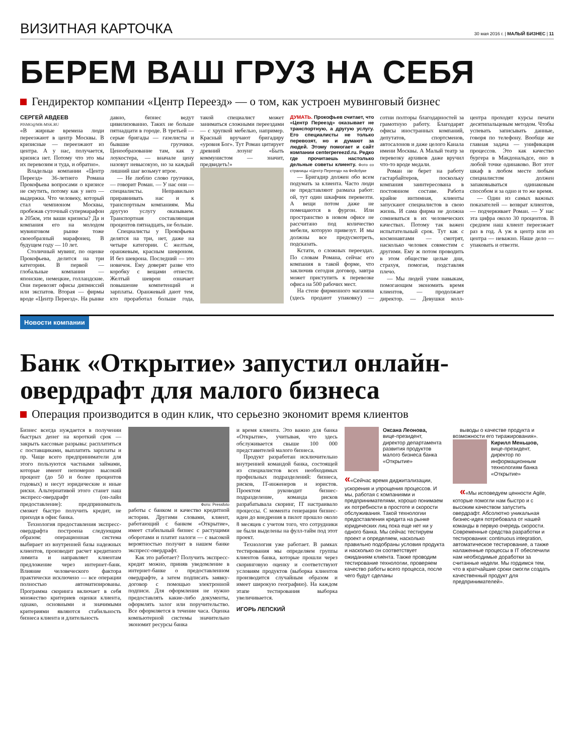ВИЗИТНАЯ КАРТОЧКА
30 мая 2016 г. | МАЛЫЙ БИЗНЕС | 11
БЕРЕМ ВАШ ГРУЗ НА СЕБЯ
Гендиректор компании «Центр Переезд» — о том, как устроен мувинговый бизнес
СЕРГЕЙ АВДЕЕВ
PISMO@MR-MSK.RU
«В жирные времена люди переезжают в центр Москвы. В кризисные — переезжают из центра. А у нас, получается, кризиса нет. Потому что это мы их перевозим и туда, и обратно».
Владельца компании «Центр Переезд» 36-летнего Романа Прокофьева вопросами о кризисе не смутить, потому как у него — выдержка. Что человеку, который стал чемпионом Москвы, пробежав суточный супермарафон в 205км, эти ваши кризисы? Да и компания его на молодом мувинговом рынке тоже своеобразный марафонец. В будущем году — 10 лет.
Столичный мувинг, по оценке Прокофьева, делится на три категории. В первой — глобальные компании — японские, немецкие, голландские. Они перевозят офисы дипмиссий или экспатов. Вторая — фирмы вроде «Центр Переезд». На рынке давно, бизнес ведут цивилизованно. Таких не больше пятнадцати в городе. В третьей — серые бригады — газелисты и бывшие грузчики. Ценообразование там, как у лоукостера, — вначале цену назовут невысокую, но за каждый лишний шаг возьмут втрое.
— Не люблю слово грузчики, — говорит Роман. — У нас они — специалисты. Неправильно приравнивать нас и к транспортным компаниям. Мы другую услугу оказываем. Транспортная составляющая процентов пятнадцать, не больше.
Специалисты у Прокофьева делятся на три, нет, даже на четыре категории. С желтым, оранжевым, красным шевроном. И без шеврона. Последний — это новичок. Ему доверят разве что коробку с вещами отнести. Желтый шеврон означает повышение компетенций и зарплаты. Оранжевый дают тем, кто проработал больше года, такой специалист может заниматься сложными переездами — с хрупкой мебелью, например. Красный вручают бригадиру «уровня Бог». Тут Роман цитирует древний лозунг «Быть коммунистом — значит, предвидеть!»
ДУМАТЬ. Прокофьев считает, что «Центр Переезд» оказывает не транспортную, а другую услугу. Его специалисты не только перевозят, но и думают за людей. Этому помогает и сайт компании centerpereezd.ru. Редко где прочитаешь настолько дельные советы клиенту. Фото со страницы «Центр Переезд» на Фейсбуке
— Бригадир должен обо всем подумать за клиента. Часто люди не представляют размаха работ: ой, тут один шкафчик перевезти. А вещи потом даже не помещаются в фургон. Или пространство в новом офисе не рассчитано под количество мебели, которую привезут. И мы должны все предусмотреть, подсказать.
Кстати, о сложных переездах. По словам Романа, сейчас его компания в такой форме, что заключив сегодня договор, завтра может приступить к перевозке офиса на 500 рабочих мест.
На стене фирменного магазина (здесь продают упаковку) — сотни полторы благодарностей за грамотную работу. Благодарят офисы иностранных компаний, депутатов, спортсменов, автосалонов и даже целого Канала имени Москвы. А Малый театр за перевозку архивов даже вручил что-то вроде медали.
Роман не берет на работу гастарбайтеров, поскольку компания заинтересована в постоянном составе. Работа крайне интимная, клиенты запускают специалистов в свою жизнь. И сама фирма не должна сомневаться в их человеческих качествах. Потому так важен испытательный срок. Тут как с космонавтами — смотрят, насколько человек совместим с другими. Ему ж потом проводить в этом обществе целые дни, страхуя, помогая, подставляя плечо.
— Мы людей учим навыкам, помогающим экономить время клиентов, — продолжает директор. — Девушки колл-центра проходят курсы печати десятипальцевым методом. Чтобы успевать записывать данные, говоря по телефону. Вообще же главная задача — унификация процессов. Это как качество бургера в Макдональдсе, оно в любой точке одинаково. Вот этот шкаф в любом месте любым специалистом должен запаковываться одинаковым способом и за одно и то же время.
— Один из самых важных показателей — возврат клиентов, — подчеркивает Роман. — У нас эта цифра около 30 процентов. В среднем наш клиент переезжает раз в год. А уж в центр или из центра — неважно. Наше дело — упаковать и отвезти.
Новости компании
Банк «Открытие» запустил онлайн-овердрафт для малого бизнеса
Операция производится в один клик, что серьезно экономит время клиентов
Бизнес всегда нуждается в получении быстрых денег на короткий срок — закрыть кассовые разрывы: расплатиться с поставщиками, выплатить зарплаты и пр. Чаще всего предприниматели для этого пользуются частными займами, которые имеют непомерно высокий процент (до 50 и более процентов годовых) и несут юридические и иные риски. Альтернативой этого станет наш экспресс-овердрафт (он-лайн предоставление): предприниматель сможет быстро получить кредит, не приходя в офис банка.
Технология предоставления экспресс-овердрафта построена следующим образом: операционная система выбирает из внутренней базы надежных клиентов, производит расчет кредитного лимита и направляет клиентам предложение через интернет-банк. Влияние человеческого фактора практически исключено — все операции полностью автоматизированы. Программа скоринга включает в себя множество критериев оценки клиента, однако, основными и значимыми критериями являются стабильность бизнеса клиента и длительность
Фото: Pressfoto
работы с банком и качество кредитной истории. Другими словами, клиент, работающий с банком «Открытие», имеет стабильный бизнес с растущими оборотами и платит налоги — с высокой вероятностью получит в нашем банке экспресс-овердрафт.
Как это работает? Получить экспресс-кредит можно, приняв уведомление в интернет-банке о предоставленном овердрафте, а затем подписать заявку-договор с помощью электронной подписи. Для оформления не нужно предоставлять какие-либо документы, оформлять залог или поручительство. Все оформляется в течение часа. Оценка компьютерной системы значительно экономит ресурсы банка
и время клиента. Это важно для банка «Открытие», учитывая, что здесь обслуживается свыше 100 000 представителей малого бизнеса.
Продукт разработан исключительно внутренней командой банка, состоящей из специалистов всех необходимых профильных подразделений: бизнеса, рисков, IT-инженеров и юристов. Проектом руководит бизнес-подразделение, команда рисков разрабатывала скоринг, IT настраивало процессы. С момента генерации бизнес-идеи до внедрения в пилот прошло около 8 месяцев с учетом того, что сотрудники не были выделены на фулл-тайм под этот проект.
Технология уже работает. В рамках тестирования мы определяем группы клиентов банка, которые прошли через скоринговую оценку и соответствуют условиям продуктов (выборка клиентов производится случайным образом и имеет широкую географию). На каждом этапе тестирования выборка увеличивается.
ИГОРЬ ЛЕПСКИЙ
Оксана Леонова,
вице-президент, директор департамента развития продуктов малого бизнеса банка «Открытие»
««Сейчас время диджитализации, ускорения и упрощения процессов. И мы, работая с компаниями и предпринимателями, хорошо понимаем их потребности в простоте и скорости обслуживания. Такой технологии предоставления кредита на рынке юридических лиц пока еще нет ни у одного банка. Мы сейчас тестируем проект и определяем, насколько правильно подобраны условия продукта и насколько он соответствует ожиданиям клиента. Также проводим тестирование технологии, проверяем качество работы всего процесса, после чего будут сделаны
выводы о качестве продукта и возможности его тиражирования».
Кирилл Меньшов,
вице-президент, директор по информационным технологиям банка «Открытие»
««Мы исповедуем ценности Agile, которые помогли нам быстро и с высоким качеством запустить овердрафт. Абсолютно уникальная бизнес-идея потребовала от нашей команды в первую очередь скорости. Современные средства разработки и тестирования: continuous integration, автоматическое тестирование, а также налаженные процессы в IT обеспечили нам необходимые доработки за считанные недели. Мы гордимся тем, что в кратчайшие сроки смогли создать качественный продукт для предпринимателей».